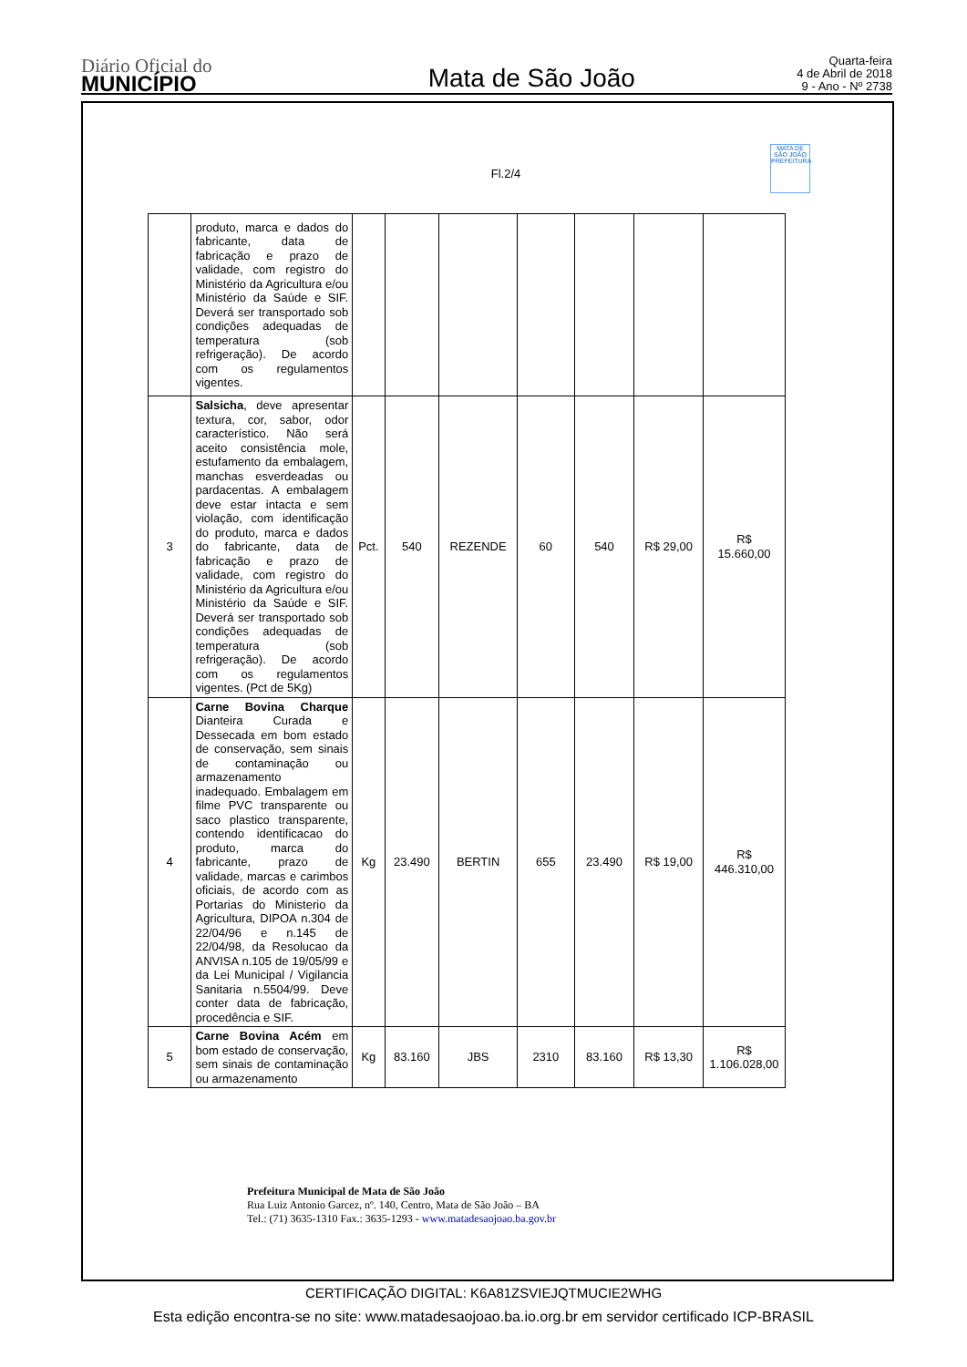Diário Oficial do
MUNICÍPIO
Mata de São João
Quarta-feira
4 de Abril de 2018
9 - Ano - Nº 2738
Fl.2/4
MATA DE SÃO JOÃO PREFEITURA
| | produto, marca e dados do fabricante, data de fabricação e prazo de validade, com registro do Ministério da Agricultura e/ou Ministério da Saúde e SIF. Deverá ser transportado sob condições adequadas de temperatura (sob refrigeração). De acordo com os regulamentos vigentes. | | | | | | | |
| 3 | Salsicha , deve apresentar textura, cor, sabor, odor característico. Não será aceito consistência mole, estufamento da embalagem, manchas esverdeadas ou pardacentas. A embalagem deve estar intacta e sem violação, com identificação do produto, marca e dados do fabricante, data de fabricação e prazo de validade, com registro do Ministério da Agricultura e/ou Ministério da Saúde e SIF. Deverá ser transportado sob condições adequadas de temperatura (sob refrigeração). De acordo com os regulamentos vigentes. (Pct de 5Kg) | Pct. | 540 | REZENDE | 60 | 540 | R$ 29,00 | R$ 15.660,00 |
| 4 | Carne Bovina Charque Dianteira Curada e Dessecada em bom estado de conservação, sem sinais de contaminação ou armazenamento inadequado. Embalagem em filme PVC transparente ou saco plastico transparente, contendo identificacao do produto, marca do fabricante, prazo de validade, marcas e carimbos oficiais, de acordo com as Portarias do Ministerio da Agricultura, DIPOA n.304 de 22/04/96 e n.145 de 22/04/98, da Resolucao da ANVISA n.105 de 19/05/99 e da Lei Municipal / Vigilancia Sanitaria n.5504/99. Deve conter data de fabricação, procedência e SIF. | Kg | 23.490 | BERTIN | 655 | 23.490 | R$ 19,00 | R$ 446.310,00 |
| 5 | Carne Bovina Acém em bom estado de conservação, sem sinais de contaminação ou armazenamento | Kg | 83.160 | JBS | 2310 | 83.160 | R$ 13,30 | R$ 1.106.028,00 |
Prefeitura Municipal de Mata de São João
Rua Luiz Antonio Garcez, nº. 140, Centro, Mata de São João – BA
Tel.: (71) 3635-1310 Fax.: 3635-1293 - www.matadesaojoao.ba.gov.br
CERTIFICAÇÃO DIGITAL: K6A81ZSVIEJQTMUCIE2WHG
Esta edição encontra-se no site: www.matadesaojoao.ba.io.org.br em servidor certificado ICP-BRASIL